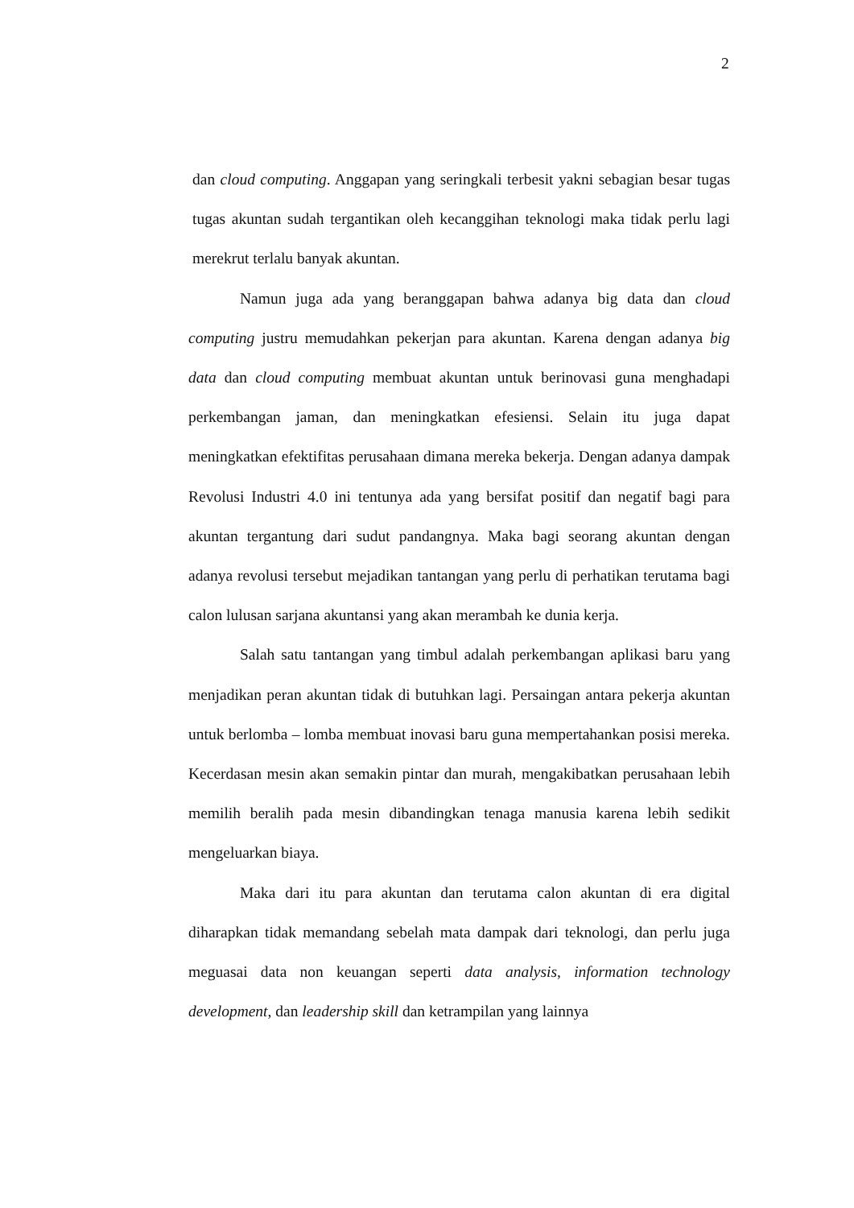2
dan cloud computing. Anggapan yang seringkali terbesit yakni sebagian besar tugas tugas akuntan sudah tergantikan oleh kecanggihan teknologi maka tidak perlu lagi merekrut terlalu banyak akuntan.
Namun juga ada yang beranggapan bahwa adanya big data dan cloud computing justru memudahkan pekerjan para akuntan. Karena dengan adanya big data dan cloud computing membuat akuntan untuk berinovasi guna menghadapi perkembangan jaman, dan meningkatkan efesiensi. Selain itu juga dapat meningkatkan efektifitas perusahaan dimana mereka bekerja. Dengan adanya dampak Revolusi Industri 4.0 ini tentunya ada yang bersifat positif dan negatif bagi para akuntan tergantung dari sudut pandangnya. Maka bagi seorang akuntan dengan adanya revolusi tersebut mejadikan tantangan yang perlu di perhatikan terutama bagi calon lulusan sarjana akuntansi yang akan merambah ke dunia kerja.
Salah satu tantangan yang timbul adalah perkembangan aplikasi baru yang menjadikan peran akuntan tidak di butuhkan lagi. Persaingan antara pekerja akuntan untuk berlomba – lomba membuat inovasi baru guna mempertahankan posisi mereka. Kecerdasan mesin akan semakin pintar dan murah, mengakibatkan perusahaan lebih memilih beralih pada mesin dibandingkan tenaga manusia karena lebih sedikit mengeluarkan biaya.
Maka dari itu para akuntan dan terutama calon akuntan di era digital diharapkan tidak memandang sebelah mata dampak dari teknologi, dan perlu juga meguasai data non keuangan seperti data analysis, information technology development, dan leadership skill dan ketrampilan yang lainnya